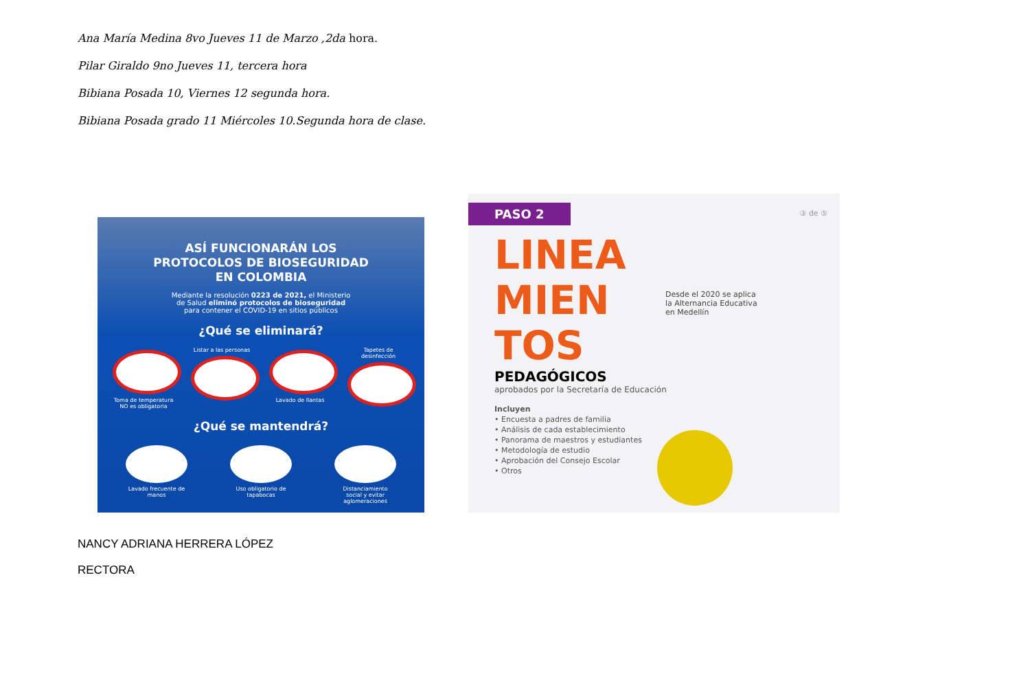Ana María Medina 8vo Jueves 11 de Marzo ,2da hora.
Pilar Giraldo 9no Jueves 11, tercera hora
Bibiana Posada 10, Viernes 12 segunda hora.
Bibiana Posada grado 11 Miércoles 10.Segunda hora de clase.
ASÍ FUNCIONARÁN LOS
PROTOCOLOS DE BIOSEGURIDAD
EN COLOMBIA
Mediante la resolución 0223 de 2021, el Ministerio
de Salud eliminó protocolos de bioseguridad
para contener el COVID-19 en sitios públicos
¿Qué se eliminará?
Toma de temperatura NO es obligatoria
Listar a las personas
Lavado de llantas Tapetes de desinfección
¿Qué se mantendrá?
Lavado frecuente de manos
Uso obligatorio de tapabocas
Distanciamiento social y evitar aglomeraciones
PASO 2
③ de ⑤
LINEA
MIEN
TOS
Desde el 2020 se aplica
la Alternancia Educativa
en Medellín
PEDAGÓGICOS
aprobados por la Secretaría de Educación
Incluyen
• Encuesta a padres de familia
• Análisis de cada establecimiento
• Panorama de maestros y estudiantes
• Metodología de estudio
• Aprobación del Consejo Escolar
• Otros
NANCY ADRIANA HERRERA LÓPEZ
RECTORA